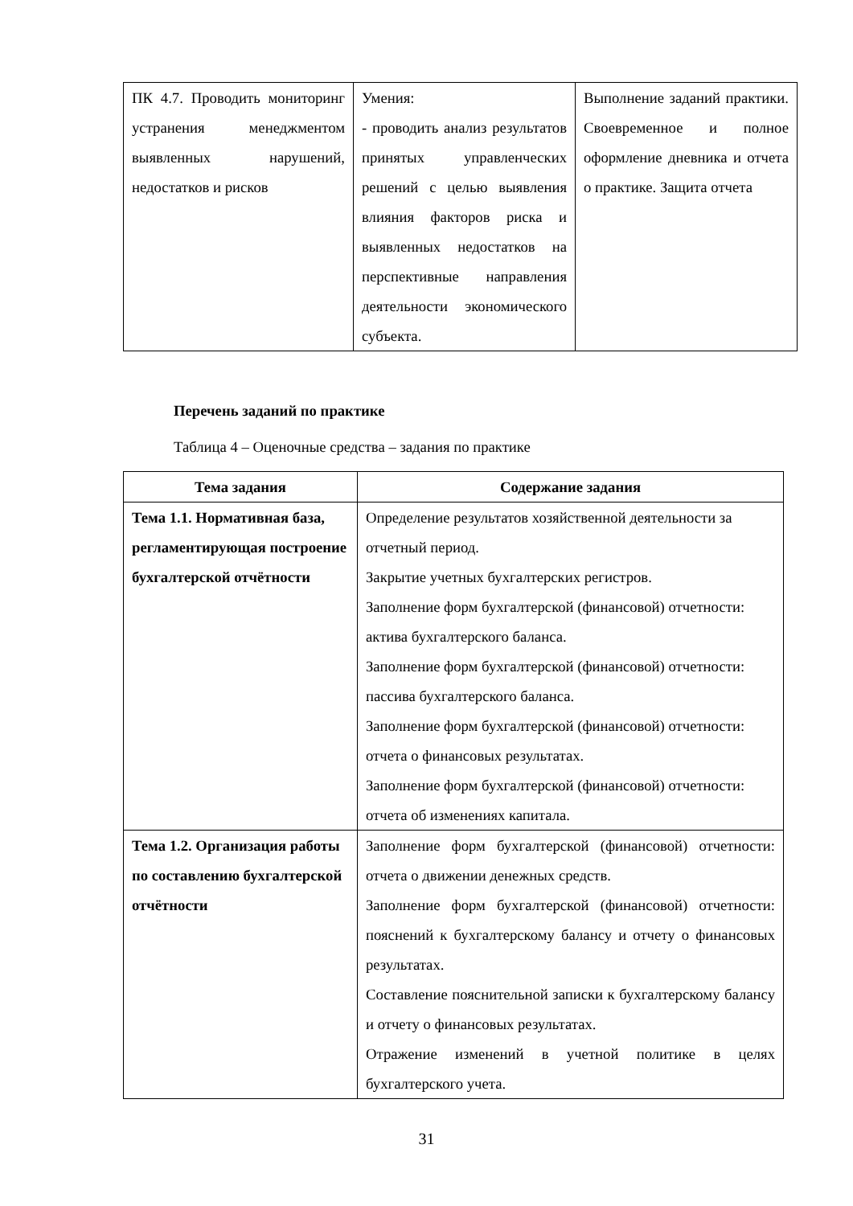| ПК 4.7. Проводить мониторинг устранения менеджментом выявленных нарушений, недостатков и рисков | Умения: - проводить анализ результатов принятых управленческих решений с целью выявления влияния факторов риска и выявленных недостатков на перспективные направления деятельности экономического субъекта. | Выполнение заданий практики. Своевременное и полное оформление дневника и отчета о практике. Защита отчета |
Перечень заданий по практике
Таблица 4 – Оценочные средства – задания по практике
| Тема задания | Содержание задания |
| --- | --- |
| Тема 1.1. Нормативная база, регламентирующая построение бухгалтерской отчётности | Определение результатов хозяйственной деятельности за отчетный период. Закрытие учетных бухгалтерских регистров. Заполнение форм бухгалтерской (финансовой) отчетности: актива бухгалтерского баланса. Заполнение форм бухгалтерской (финансовой) отчетности: пассива бухгалтерского баланса. Заполнение форм бухгалтерской (финансовой) отчетности: отчета о финансовых результатах. Заполнение форм бухгалтерской (финансовой) отчетности: отчета об изменениях капитала. |
| Тема 1.2. Организация работы по составлению бухгалтерской отчётности | Заполнение форм бухгалтерской (финансовой) отчетности: отчета о движении денежных средств. Заполнение форм бухгалтерской (финансовой) отчетности: пояснений к бухгалтерскому балансу и отчету о финансовых результатах. Составление пояснительной записки к бухгалтерскому балансу и отчету о финансовых результатах. Отражение изменений в учетной политике в целях бухгалтерского учета. |
31